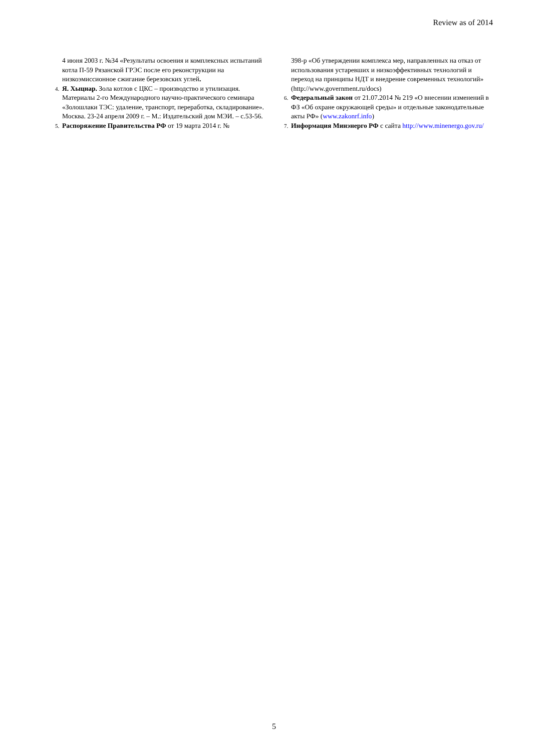Review as of 2014
4 июня 2003 г. №34 «Результаты освоения и комплексных испытаний котла П-59 Рязанской ГРЭС после его реконструкции на низкоэмиссионное сжигание березовских углей.
4. Я. Хыцнар. Зола котлов с ЦКС – производство и утилизация. Материалы 2-го Международного научно-практического семинара «Золошлаки ТЭС: удаление, транспорт, переработка, складирование». Москва. 23-24 апреля 2009 г. – М.: Издательский дом МЭИ. – с.53-56.
5. Распоряжение Правительства РФ от 19 марта 2014 г. №
398-р «Об утверждении комплекса мер, направленных на отказ от использования устаревших и низкоэффективных технологий и переход на принципы НДТ и внедрение современных технологий» (http://www.government.ru/docs)
6. Федеральный закон от 21.07.2014 № 219 «О внесении изменений в ФЗ «Об охране окружающей среды» и отдельные законодательные акты РФ» (www.zakonrf.info)
7. Информация Минэнерго РФ с сайта http://www.minenergo.gov.ru/
5